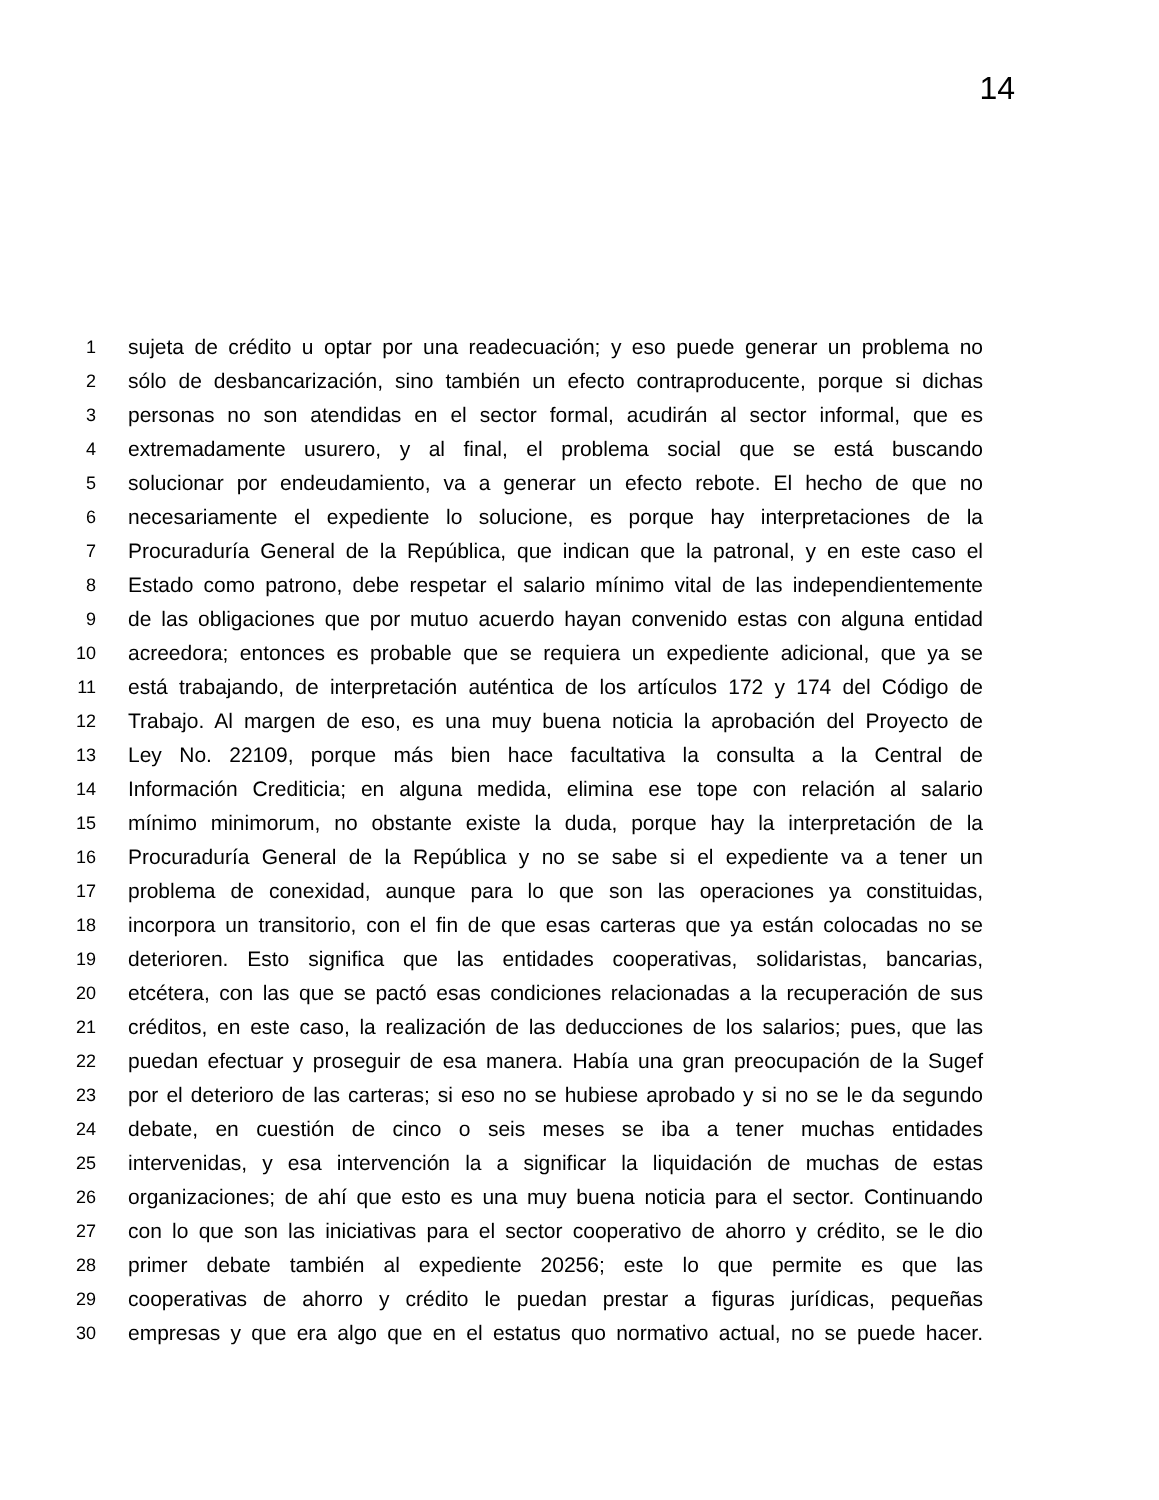14
1 sujeta de crédito u optar por una readecuación; y eso puede generar un problema no
2 sólo de desbancarización, sino también un efecto contraproducente, porque si dichas
3 personas no son atendidas en el sector formal, acudirán al sector informal, que es
4 extremadamente usurero, y al final, el problema social que se está buscando
5 solucionar por endeudamiento, va a generar un efecto rebote. El hecho de que no
6 necesariamente el expediente lo solucione, es porque hay interpretaciones de la
7 Procuraduría General de la República, que indican que la patronal, y en este caso el
8 Estado como patrono, debe respetar el salario mínimo vital de las independientemente
9 de las obligaciones que por mutuo acuerdo hayan convenido estas con alguna entidad
10 acreedora; entonces es probable que se requiera un expediente adicional, que ya se
11 está trabajando, de interpretación auténtica de los artículos 172 y 174 del Código de
12 Trabajo. Al margen de eso, es una muy buena noticia la aprobación del Proyecto de
13 Ley No. 22109, porque más bien hace facultativa la consulta a la Central de
14 Información Crediticia; en alguna medida, elimina ese tope con relación al salario
15 mínimo minimorum, no obstante existe la duda, porque hay la interpretación de la
16 Procuraduría General de la República y no se sabe si el expediente va a tener un
17 problema de conexidad, aunque para lo que son las operaciones ya constituidas,
18 incorpora un transitorio, con el fin de que esas carteras que ya están colocadas no se
19 deterioren. Esto significa que las entidades cooperativas, solidaristas, bancarias,
20 etcétera, con las que se pactó esas condiciones relacionadas a la recuperación de sus
21 créditos, en este caso, la realización de las deducciones de los salarios; pues, que las
22 puedan efectuar y proseguir de esa manera. Había una gran preocupación de la Sugef
23 por el deterioro de las carteras; si eso no se hubiese aprobado y si no se le da segundo
24 debate, en cuestión de cinco o seis meses se iba a tener muchas entidades
25 intervenidas, y esa intervención la a significar la liquidación de muchas de estas
26 organizaciones; de ahí que esto es una muy buena noticia para el sector. Continuando
27 con lo que son las iniciativas para el sector cooperativo de ahorro y crédito, se le dio
28 primer debate también al expediente 20256; este lo que permite es que las
29 cooperativas de ahorro y crédito le puedan prestar a figuras jurídicas, pequeñas
30 empresas y que era algo que en el estatus quo normativo actual, no se puede hacer.